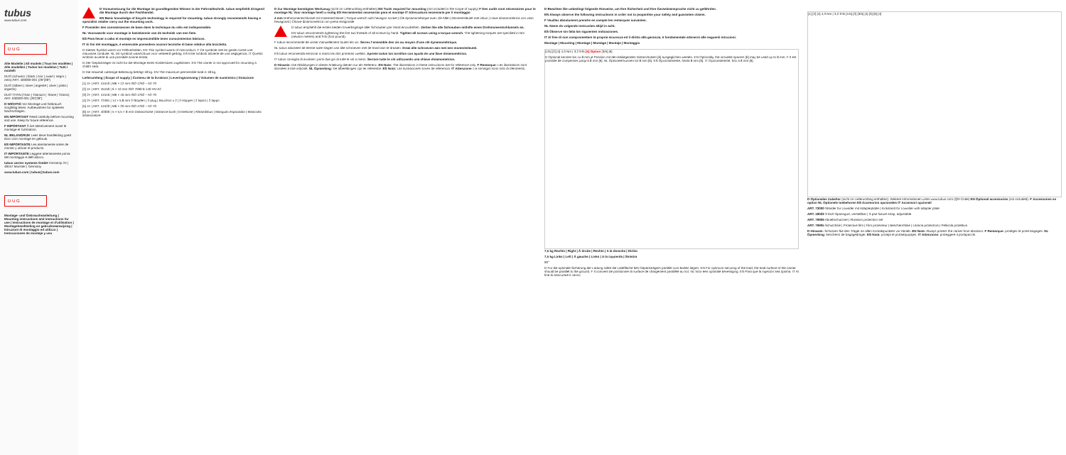tubus
www.tubus.com
D U G
Alle Modelle | All models | Tous les modèles | Alle modellen | Todos los modelos | Tutti i modelli
DUO (schwarz | black | noir | zwart | negro | nero) ART. 400000-001 (26"|28")
DUO (silbern | silver | argenté | zilver | plata | argento)
DUO TITAN (Titan | Titanium | Titane | Titanio) ART. 630000-001 (26"|28")
D WICHTIG Vor Montage und Gebrauch sorgfältig lesen. Aufbewahren für späteres Nachschlagen.
EN IMPORTANT Read carefully before mounting and use. Keep for future reference.
F IMPORTANT À lire attentivement avant le montage et l'utilisation.
NL BELANGRIJK Lees deze handleiding goed door vóór montage en gebruik.
ES IMPORTANTE Lea atentamente antes de montar y utilizar el producto.
IT IMPORTANTE Leggere attentamente prima del montaggio e dell'utilizzo.
tubus carrier systems GmbH Vimsamp 24 | 48157 Münster | Germany
www.tubus.com | tubus@tubus.com
D U G
Montage- und Gebrauchsanleitung | Mounting instructions and instructions for use | Instructions de montage et d'utilisation | Montagehandleiding en gebruiksaanwijzing | Istruzioni di montaggio ed utilizzo | Instrucciones de montaje y uso
D Voraussetzung für die Montage ist grundlegendes Wissen in der Fahrradtechnik. tubus empfiehlt dringend die Montage durch den Fachhandel.
EN Basic knowledge of bicycle technology is required for mounting. tubus strongly recommends having a specialist retailer carry out the mounting work.
F Posséder des connaissances de base dans la technique du vélo est indispensable.
NL Voorwaarde voor montage is basiskennis van de techniek van een fiets.
ES Para llevar a cabo el montaje es imprescindible tener conocimientos básicos.
IT Ai fini del montaggio, è essenziale possedere nozioni tecniche di base relative alla bicicletta.
D Dieses Symbol warnt vor Fehlverhalten. EN This symbol warns of misconduct. F Ce symbole met en garde contre une mauvaise conduite. NL Dit symbool waarschuwt voor verkeerd gedrag. ES Este símbolo advierte de una negligencia. IT Questo simbolo avverte di una possibile azione errata.
D Der Gepäckträger ist nicht für die Montage eines Kindersitzes zugelassen. EN The carrier is not approved for mounting a child's seat.
D Die maximal zulässige Belastung beträgt 18 kg. EN The maximum permissible load is 18 kg.
Lieferumfang | Scope of supply | Contenu de la livraison | Leveringsomvang | Volumen de suministro | Dotazione
[1] 4× | ART. 41510 | M6 × 12 mm ISO 4762 – A2-70
[2] 4× | ART. 45150 | 6 × 10 mm ISO 7090-6-140 HV-A2
[3] 2× | ART. 41516 | M6 × 16 mm ISO 4762 – A2-70
[4] 2× | ART. 72491 | 14 × 5,8 mm 2-Stopfen | 2-plug | Bouchon x 2 | 2-stopper | 2 tapón | 2 tappo
[5] 4× | ART. 41520 | M6 × 20 mm ISO 4762 – A2-70
[6] 4× | ART. 40300 | 5 × 5,5 × 8 mm Distanzhülse | Distance bush | Entretoise | Afstandsbus | Manguito espaciador | Manicotto distanziatore
D Zur Montage benötigtes Werkzeug (nicht im Lieferumfang enthalten) EN Tools required for mounting (not included in the scope of supply) F Des outils sont nécessaires pour le montage NL Voor montage heeft u nodig ES Herramientas necesarias para el montaje IT Attrezzatura necessaria per il montaggio
4 mm Drehmomentschlüssel mit Innensechskant | Torque wrench with hexagon socket | Clé dynamométrique avec clé Allen | Momentsleutel met inbus | Llave dinamométrica con vaso hexagonal | Chiave dinamometrica con presa esagonale
D tubus empfiehlt die ersten beiden Erwerbsgänge aller Schrauben per Hand einzudrehen. Ziehen Sie alle Schrauben mithilfe eines Drehmomentschlüssels an.
EN tubus recommends tightening the first two threads of all screws by hand. Tighten all screws using a torque wrench. The tightening torques are specified in Nm (newton metres) and ft-lb (foot-pound).
F tubus recommande de visser manuellement toutes les vis. Serrez l'ensemble des vis au moyen d'une clé dynamométrique.
NL tubus adviseert de eerste twee slagen van alle schroeven met de hand aan te draaien. Draai alle schroeven aan met een momentsleutel.
ES tubus recomienda enroscar a mano las dos primeras vueltas. Apriete todos los tornillos con ayuda de una llave dinamométrica.
IT tubus consiglia di avvitare i primi due giri di tutte le viti a mano. Serrare tutte le viti utilizzando una chiave dinamometrica.
D Hinweis: Die Abbildungen in dieser Anleitung dienen nur als Referenz. EN Note: The illustrations in these instructions are for reference only. F Remarque: Les illustrations sont données à titre indicatif. NL Opmerking: De afbeeldingen zijn ter referentie. ES Nota: Las ilustraciones sirven de referencia. IT Attenzione: Le immagini sono solo di riferimento.
D Beachten Sie unbedingt folgende Hinweise, um Ihre Sicherheit und Ihre Garantieansprüche nicht zu gefährden.
EN Always observe the following instructions in order not to jeopardise your safety and guarantee claims.
F Veuillez absolument prendre en compte les remarques suivantes.
NL Neem de volgende instructies altijd in acht.
ES Observe sin falta las siguientes indicaciones.
IT Al fine di non compromettere la propria sicurezza ed il diritto alla garanzia, è fondamentale attenersi alle seguenti istruzioni.
Montage | Mounting | Montage | Montage | Montaje | Montaggio
[1/5] [2] [4] 4,3 Nm | 3,2 ft-lb [5] Option [3/5] [6]
D Optional können bis zu 8 mm je Position mit den beiliegenden Distanzhülsen [6] ausgeglichen werden. EN Optionally, the included spacers [6] may be used up to 8 mm. F Il est possible de compenser jusqu'à 8 mm [6]. NL Optioneel kunnen tot 8 mm [6]. ES Opcionalmente, hasta 8 mm [6]. IT Opzionalmente, fino a 8 mm [6].
7,5 kg Rechts | Right | À droite | Rechts | A la derecha | Diritto
7,5 kg Links | Left | À gauche | Links | A la izquierda | Sinistra
90°
D Für die optimale Sicherung der Ladung sollte die Ladefläche des Gepäckträgers parallel zum Boden liegen. EN For optimum securing of the load, the load surface of the carrier should be parallel to the ground. F Il convient de positionner la surface de chargement parallèle au sol. NL Voor een optimale bevestiging. ES Para que la sujeción sea óptima. IT Al fine di assicurare il carico.
[1] [2] [4] 4,3 Nm | 3,2 ft-lb [1/5] [2] [3/5] [4] [3] [6] [4]
D Optionales Zubehör (nicht im Lieferumfang enthalten). Weitere Informationen unter www.tubus.com (QR-Code) EN Optional accessories (not included). F Accessoires en option NL Optionele toebehoren ES Accesorios opcionales IT Accessori opzionali
ART. 73000 Ständer für Lowrider mit Adapterplatte | Kickstand for Lowrider with adapter plate
ART. 18022 3-fach-Spanngurt, verstellbar | 3-part fixture strap, adjustable
ART. 79906 Abriebschutzset | Abrasion protection set
ART. 79905 Schutzfolie | Protective film | Film protecteur | Beschermfolie | Lámina protectora | Pellicola protettiva
D Hinweis: Schützen Sie den Träger an allen Kontaktpunkten vor Abrieb. EN Note: Always protect the carrier from abrasion. F Remarque: protégez le porte-bagages. NL Opmerking: bescherm de bagagedrager. ES Nota: proteja el portaequipajes. IT Attenzione: proteggere il portapacchi.